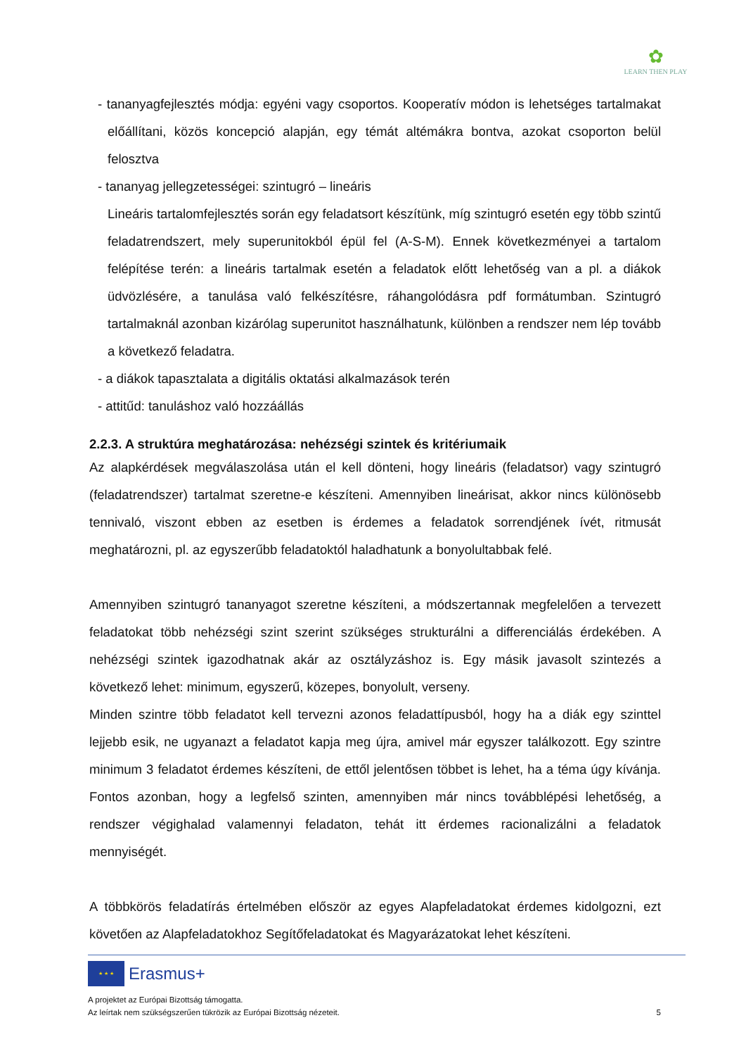✿
LEARN THEN PLAY
- tananyagfejlesztés módja: egyéni vagy csoportos. Kooperatív módon is lehetséges tartalmakat előállítani, közös koncepció alapján, egy témát altémákra bontva, azokat csoporton belül felosztva
- tananyag jellegzetességei: szintugró – lineáris
Lineáris tartalomfejlesztés során egy feladatsort készítünk, míg szintugró esetén egy több szintű feladatrendszert, mely superunitokból épül fel (A-S-M). Ennek következményei a tartalom felépítése terén: a lineáris tartalmak esetén a feladatok előtt lehetőség van a pl. a diákok üdvözlésére, a tanulása való felkészítésre, ráhangolódásra pdf formátumban. Szintugró tartalmaknál azonban kizárólag superunitot használhatunk, különben a rendszer nem lép tovább a következő feladatra.
- a diákok tapasztalata a digitális oktatási alkalmazások terén
- attitűd: tanuláshoz való hozzáállás
2.2.3. A struktúra meghatározása: nehézségi szintek és kritériumaik
Az alapkérdések megválaszolása után el kell dönteni, hogy lineáris (feladatsor) vagy szintugró (feladatrendszer) tartalmat szeretne-e készíteni. Amennyiben lineárisat, akkor nincs különösebb tennivaló, viszont ebben az esetben is érdemes a feladatok sorrendjének ívét, ritmusát meghatározni, pl. az egyszerűbb feladatoktól haladhatunk a bonyolultabbak felé.
Amennyiben szintugró tananyagot szeretne készíteni, a módszertannak megfelelően a tervezett feladatokat több nehézségi szint szerint szükséges strukturálni a differenciálás érdekében. A nehézségi szintek igazodhatnak akár az osztályzáshoz is. Egy másik javasolt szintezés a következő lehet: minimum, egyszerű, közepes, bonyolult, verseny.
Minden szintre több feladatot kell tervezni azonos feladattípusból, hogy ha a diák egy szinttel lejjebb esik, ne ugyanazt a feladatot kapja meg újra, amivel már egyszer találkozott. Egy szintre minimum 3 feladatot érdemes készíteni, de ettől jelentősen többet is lehet, ha a téma úgy kívánja. Fontos azonban, hogy a legfelső szinten, amennyiben már nincs továbblépési lehetőség, a rendszer végighalad valamennyi feladaton, tehát itt érdemes racionalizálni a feladatok mennyiségét.
A többkörös feladatírás értelmében először az egyes Alapfeladatokat érdemes kidolgozni, ezt követően az Alapfeladatokhoz Segítőfeladatokat és Magyarázatokat lehet készíteni.
★ ★ ★
Erasmus+
A projektet az Európai Bizottság támogatta.
Az leírtak nem szükségszerűen tükrözik az Európai Bizottság nézeteit. 5